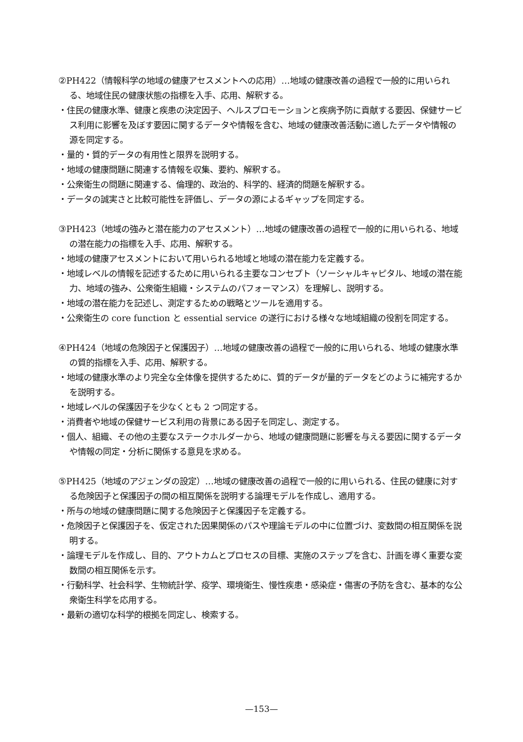②PH422（情報科学の地域の健康アセスメントへの応用）…地域の健康改善の過程で一般的に用いられる、地域住民の健康状態の指標を入手、応用、解釈する。
・住民の健康水準、健康と疾患の決定因子、ヘルスプロモーションと疾病予防に貢献する要因、保健サービス利用に影響を及ぼす要因に関するデータや情報を含む、地域の健康改善活動に適したデータや情報の源を同定する。
・量的・質的データの有用性と限界を説明する。
・地域の健康問題に関連する情報を収集、要約、解釈する。
・公衆衛生の問題に関連する、倫理的、政治的、科学的、経済的問題を解釈する。
・データの誠実さと比較可能性を評価し、データの源によるギャップを同定する。
③PH423（地域の強みと潜在能力のアセスメント）…地域の健康改善の過程で一般的に用いられる、地域の潜在能力の指標を入手、応用、解釈する。
・地域の健康アセスメントにおいて用いられる地域と地域の潜在能力を定義する。
・地域レベルの情報を記述するために用いられる主要なコンセプト（ソーシャルキャピタル、地域の潜在能力、地域の強み、公衆衛生組織・システムのパフォーマンス）を理解し、説明する。
・地域の潜在能力を記述し、測定するための戦略とツールを適用する。
・公衆衛生の core function と essential service の遂行における様々な地域組織の役割を同定する。
④PH424（地域の危険因子と保護因子）…地域の健康改善の過程で一般的に用いられる、地域の健康水準の質的指標を入手、応用、解釈する。
・地域の健康水準のより完全な全体像を提供するために、質的データが量的データをどのように補完するかを説明する。
・地域レベルの保護因子を少なくとも 2 つ同定する。
・消費者や地域の保健サービス利用の背景にある因子を同定し、測定する。
・個人、組織、その他の主要なステークホルダーから、地域の健康問題に影響を与える要因に関するデータや情報の同定・分析に関係する意見を求める。
⑤PH425（地域のアジェンダの設定）…地域の健康改善の過程で一般的に用いられる、住民の健康に対する危険因子と保護因子の間の相互関係を説明する論理モデルを作成し、適用する。
・所与の地域の健康問題に関する危険因子と保護因子を定義する。
・危険因子と保護因子を、仮定された因果関係のパスや理論モデルの中に位置づけ、変数間の相互関係を説明する。
・論理モデルを作成し、目的、アウトカムとプロセスの目標、実施のステップを含む、計画を導く重要な変数間の相互関係を示す。
・行動科学、社会科学、生物統計学、疫学、環境衛生、慢性疾患・感染症・傷害の予防を含む、基本的な公衆衛生科学を応用する。
・最新の適切な科学的根拠を同定し、検索する。
—153—